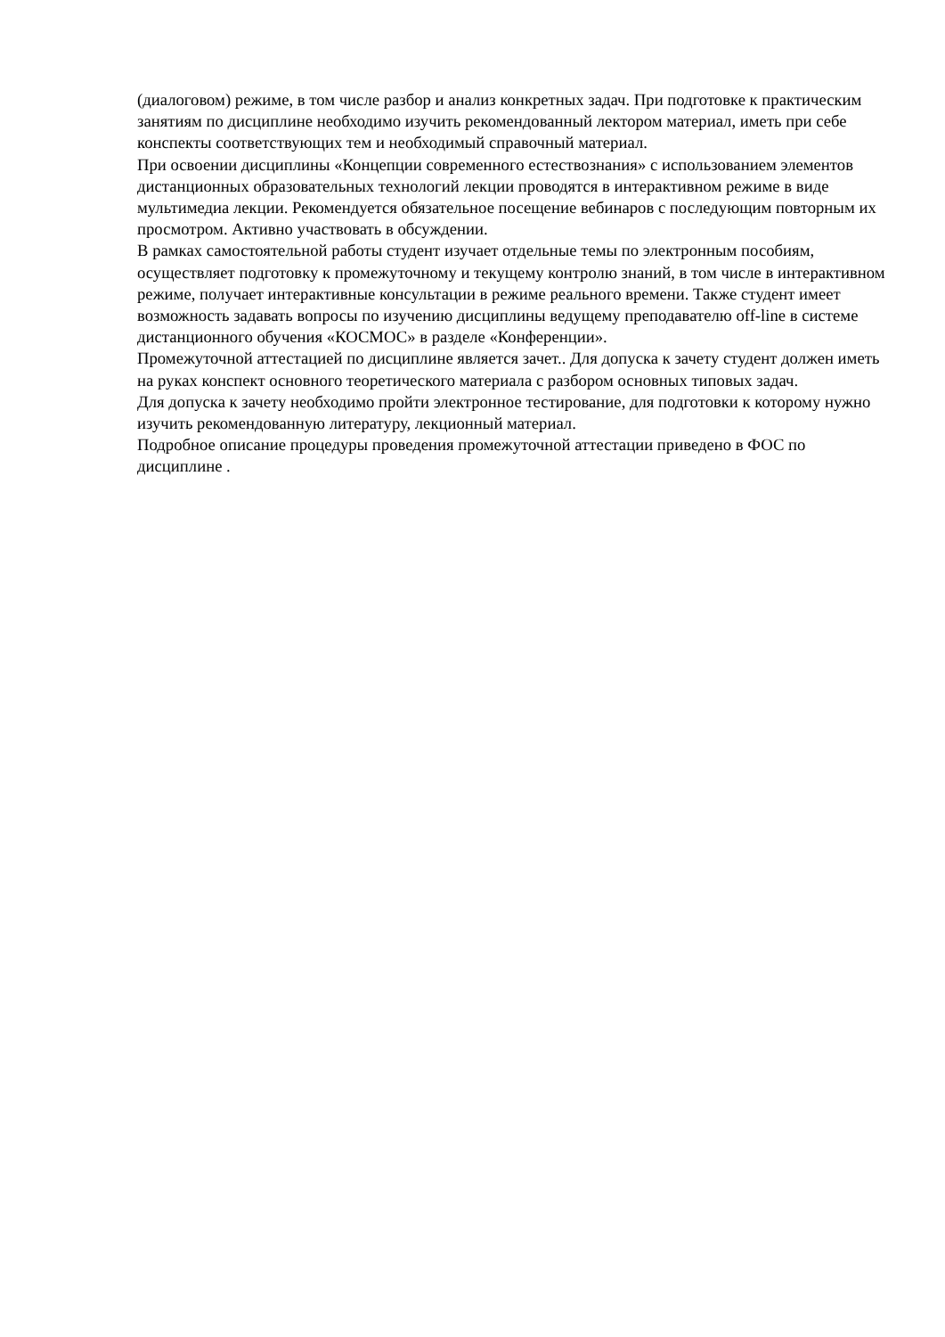(диалоговом) режиме, в том числе разбор и анализ конкретных задач. При подготовке к практическим занятиям по дисциплине необходимо изучить рекомендованный лектором материал, иметь при себе конспекты соответствующих тем и необходимый справочный материал.
При освоении дисциплины «Концепции современного естествознания» с использованием элементов дистанционных образовательных технологий лекции проводятся в интерактивном режиме в виде мультимедиа лекции. Рекомендуется обязательное посещение вебинаров с последующим повторным их просмотром. Активно участвовать в обсуждении.
В рамках самостоятельной работы студент изучает отдельные темы по электронным пособиям, осуществляет подготовку к промежуточному и текущему контролю знаний, в том числе в интерактивном режиме, получает интерактивные консультации в режиме реального времени. Также студент имеет возможность задавать вопросы по изучению дисциплины ведущему преподавателю off-line в системе дистанционного обучения «КОСМОС» в разделе «Конференции».
Промежуточной аттестацией по дисциплине является зачет.. Для допуска к зачету студент должен иметь на руках конспект основного теоретического материала с разбором основных типовых задач.
Для допуска к зачету необходимо пройти электронное тестирование, для подготовки к которому нужно изучить рекомендованную литературу, лекционный материал.
Подробное описание процедуры проведения промежуточной аттестации приведено в ФОС по дисциплине .